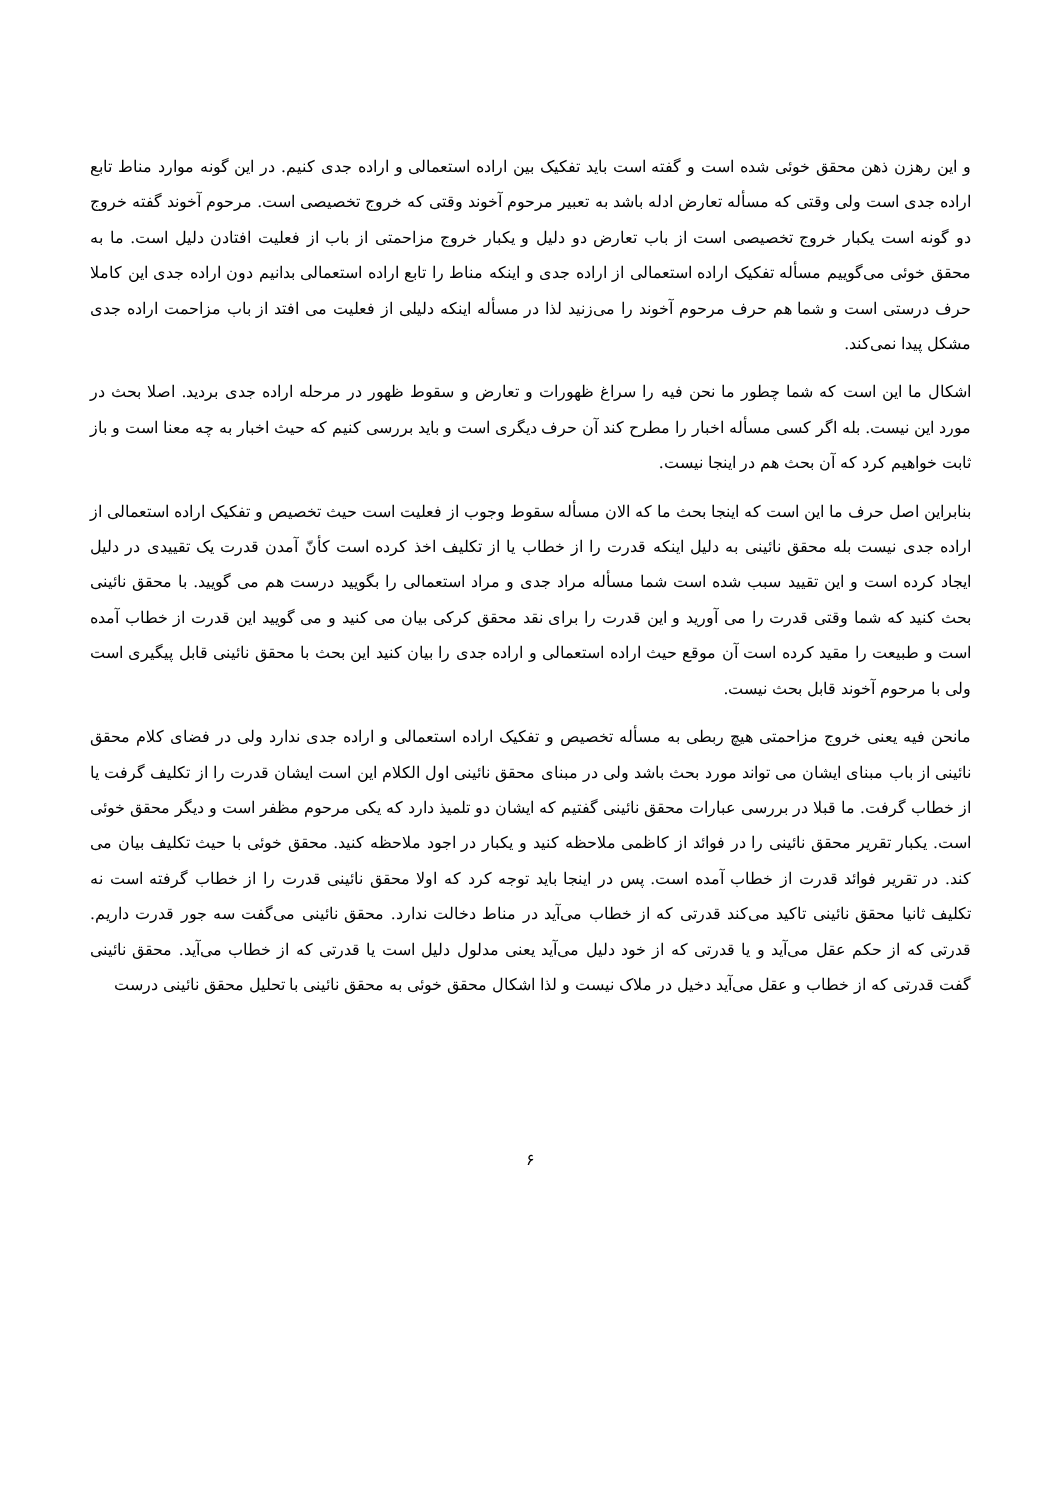و این رهزن ذهن محقق خوئی شده است و گفته است باید تفکیک بین اراده استعمالی و اراده جدی کنیم. در این گونه موارد مناط تابع اراده جدی است ولی وقتی که مسأله تعارض ادله باشد به تعبیر مرحوم آخوند وقتی که خروج تخصیصی است. مرحوم آخوند گفته خروج دو گونه است یکبار خروج تخصیصی است از باب تعارض دو دلیل و یکبار خروج مزاحمتی از باب از فعلیت افتادن دلیل است. ما به محقق خوئی می‌گوییم مسأله تفکیک اراده استعمالی از اراده جدی و اینکه مناط را تابع اراده استعمالی بدانیم دون اراده جدی این کاملا حرف درستی است و شما هم حرف مرحوم آخوند را می‌زنید لذا در مسأله اینکه دلیلی از فعلیت می افتد از باب مزاحمت اراده جدی مشکل پیدا نمی‌کند.
اشکال ما این است که شما چطور ما نحن فیه را سراغ ظهورات و تعارض و سقوط ظهور در مرحله اراده جدی بردید. اصلا بحث در مورد این نیست. بله اگر کسی مسأله اخبار را مطرح کند آن حرف دیگری است و باید بررسی کنیم که حیث اخبار به چه معنا است و باز ثابت خواهیم کرد که آن بحث هم در اینجا نیست.
بنابراین اصل حرف ما این است که اینجا بحث ما که الان مسأله سقوط وجوب از فعلیت است حیث تخصیص و تفکیک اراده استعمالی از اراده جدی نیست بله محقق نائینی به دلیل اینکه قدرت را از خطاب یا از تکلیف اخذ کرده است کأنّ آمدن قدرت یک تقییدی در دلیل ایجاد کرده است و این تقیید سبب شده است شما مسأله مراد جدی و مراد استعمالی را بگویید درست هم می گویید. با محقق نائینی بحث کنید که شما وقتی قدرت را می آورید و این قدرت را برای نقد محقق کرکی بیان می کنید و می گویید این قدرت از خطاب آمده است و طبیعت را مقید کرده است آن موقع حیث اراده استعمالی و اراده جدی را بیان کنید این بحث با محقق نائینی قابل پیگیری است ولی با مرحوم آخوند قابل بحث نیست.
مانحن فیه یعنی خروج مزاحمتی هیچ ربطی به مسأله تخصیص و تفکیک اراده استعمالی و اراده جدی ندارد ولی در فضای کلام محقق نائینی از باب مبنای ایشان می تواند مورد بحث باشد ولی در مبنای محقق نائینی اول الکلام این است ایشان قدرت را از تکلیف گرفت یا از خطاب گرفت. ما قبلا در بررسی عبارات محقق نائینی گفتیم که ایشان دو تلمیذ دارد که یکی مرحوم مظفر است و دیگر محقق خوئی است. یکبار تقریر محقق نائینی را در فوائد از کاظمی ملاحظه کنید و یکبار در اجود ملاحظه کنید. محقق خوئی با حیث تکلیف بیان می کند. در تقریر فوائد قدرت از خطاب آمده است. پس در اینجا باید توجه کرد که اولا محقق نائینی قدرت را از خطاب گرفته است نه تکلیف ثانیا محقق نائینی تاکید می‌کند قدرتی که از خطاب می‌آید در مناط دخالت ندارد. محقق نائینی می‌گفت سه جور قدرت داریم. قدرتی که از حکم عقل می‌آید و یا قدرتی که از خود دلیل می‌آید یعنی مدلول دلیل است یا قدرتی که از خطاب می‌آید. محقق نائینی گفت قدرتی که از خطاب و عقل می‌آید دخیل در ملاک نیست و لذا اشکال محقق خوئی به محقق نائینی با تحلیل محقق نائینی درست
۶